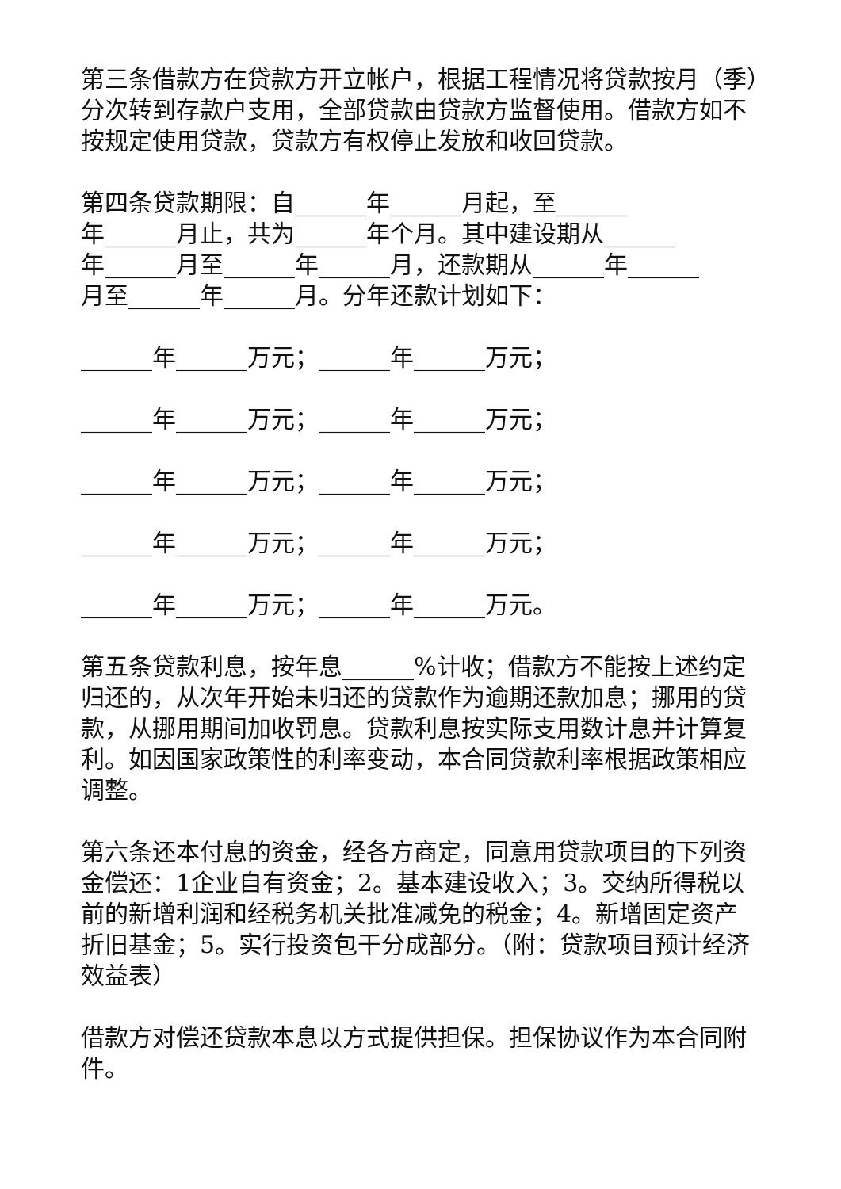第三条借款方在贷款方开立帐户，根据工程情况将贷款按月（季）分次转到存款户支用，全部贷款由贷款方监督使用。借款方如不按规定使用贷款，贷款方有权停止发放和收回贷款。
第四条贷款期限：自______年______月起，至______
年______月止，共为______年个月。其中建设期从______
年______月至______年______月，还款期从______年______
月至______年______月。分年还款计划如下：
______年______万元；______年______万元；
______年______万元；______年______万元；
______年______万元；______年______万元；
______年______万元；______年______万元；
______年______万元；______年______万元。
第五条贷款利息，按年息______%计收；借款方不能按上述约定归还的，从次年开始未归还的贷款作为逾期还款加息；挪用的贷款，从挪用期间加收罚息。贷款利息按实际支用数计息并计算复利。如因国家政策性的利率变动，本合同贷款利率根据政策相应调整。
第六条还本付息的资金，经各方商定，同意用贷款项目的下列资金偿还：1企业自有资金；2。基本建设收入；3。交纳所得税以前的新增利润和经税务机关批准减免的税金；4。新增固定资产折旧基金；5。实行投资包干分成部分。（附：贷款项目预计经济效益表）
借款方对偿还贷款本息以方式提供担保。担保协议作为本合同附件。